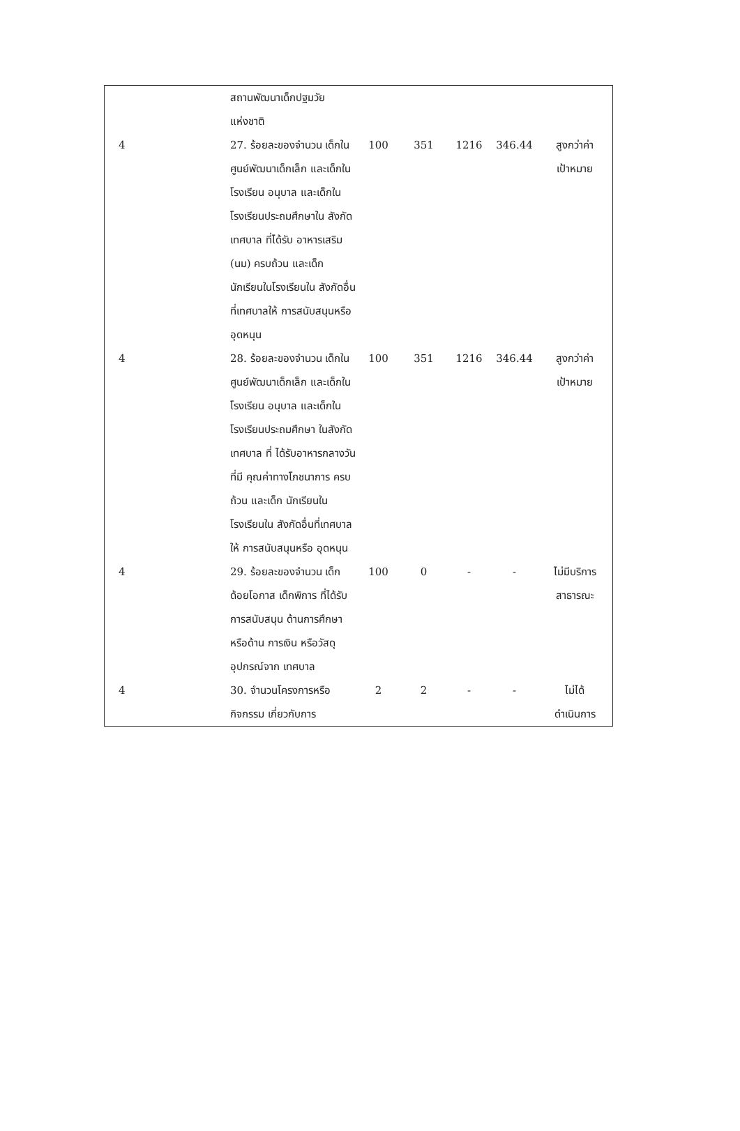| | สถานพัฒนาเด็กปฐมวัย แห่งชาติ | | | | | |
| 4 | 27. ร้อยละของจำนวน เด็กในศูนย์พัฒนาเด็กเล็ก และเด็กในโรงเรียน อนุบาล และเด็กใน โรงเรียนประถมศึกษาใน สังกัด เทศบาล ที่ได้รับ อาหารเสริม (นม) ครบถ้วน และเด็ก นักเรียนในโรงเรียนใน สังกัดอื่นที่เทศบาลให้ การสนับสนุนหรือ อุดหนุน | 100 | 351 | 1216 | 346.44 | สูงกว่าค่า เป้าหมาย |
| 4 | 28. ร้อยละของจำนวน เด็กในศูนย์พัฒนาเด็กเล็ก และเด็กในโรงเรียน อนุบาล และเด็กใน โรงเรียนประถมศึกษา ในสังกัด เทศบาล ที่ ได้รับอาหารกลางวันที่มี คุณค่าทางโภชนาการ ครบถ้วน และเด็ก นักเรียนในโรงเรียนใน สังกัดอื่นที่เทศบาลให้ การสนับสนุนหรือ อุดหนุน | 100 | 351 | 1216 | 346.44 | สูงกว่าค่า เป้าหมาย |
| 4 | 29. ร้อยละของจำนวน เด็กด้อยโอกาส เด็กพิการ ที่ได้รับการสนับสนุน ด้านการศึกษา หรือด้าน การเงิน หรือวัสดุ อุปกรณ์จาก เทศบาล | 100 | 0 | - | - | ไม่มีบริการ สาธารณะ |
| 4 | 30. จำนวนโครงการหรือ กิจกรรม เกี่ยวกับการ | 2 | 2 | - | - | ไม่ได้ ดำเนินการ |